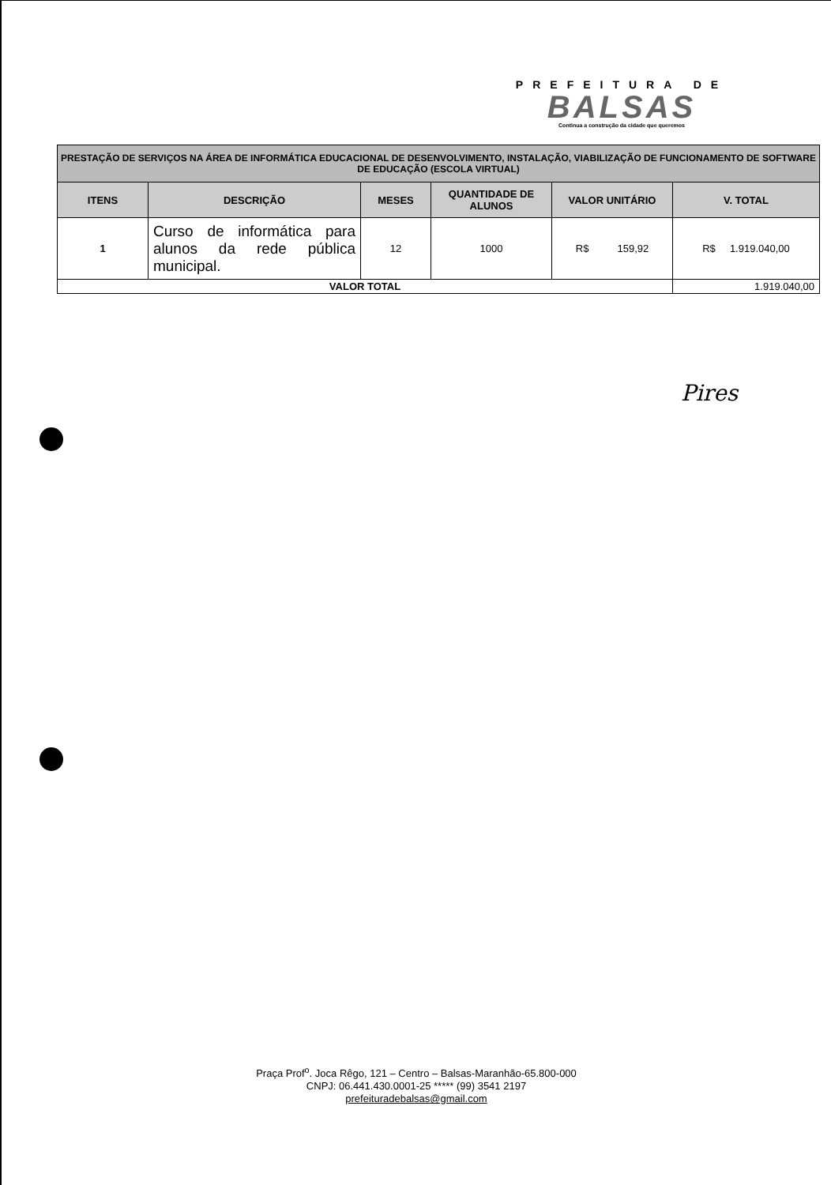PREFEITURA DE
BALSAS
Continua a construção da cidade que queremos
| PRESTAÇÃO DE SERVIÇOS NA ÁREA DE INFORMÁTICA EDUCACIONAL DE DESENVOLVIMENTO, INSTALAÇÃO, VIABILIZAÇÃO DE FUNCIONAMENTO DE SOFTWARE DE EDUCAÇÃO (ESCOLA VIRTUAL) | | | | | |
| ITENS | DESCRIÇÃO | MESES | QUANTIDADE DE ALUNOS | VALOR UNITÁRIO | V. TOTAL |
| 1 | Curso de informática para alunos da rede pública municipal. | 12 | 1000 | R$ 159,92 | R$ 1.919.040,00 |
| VALOR TOTAL | | | | | 1.919.040,00 |
Pires
Praça Prof<sup>o</sup>. Joca Rêgo, 121 – Centro – Balsas-Maranhão-65.800-000
CNPJ: 06.441.430.0001-25 ***** (99) 3541 2197
prefeituradebalsas@gmail.com